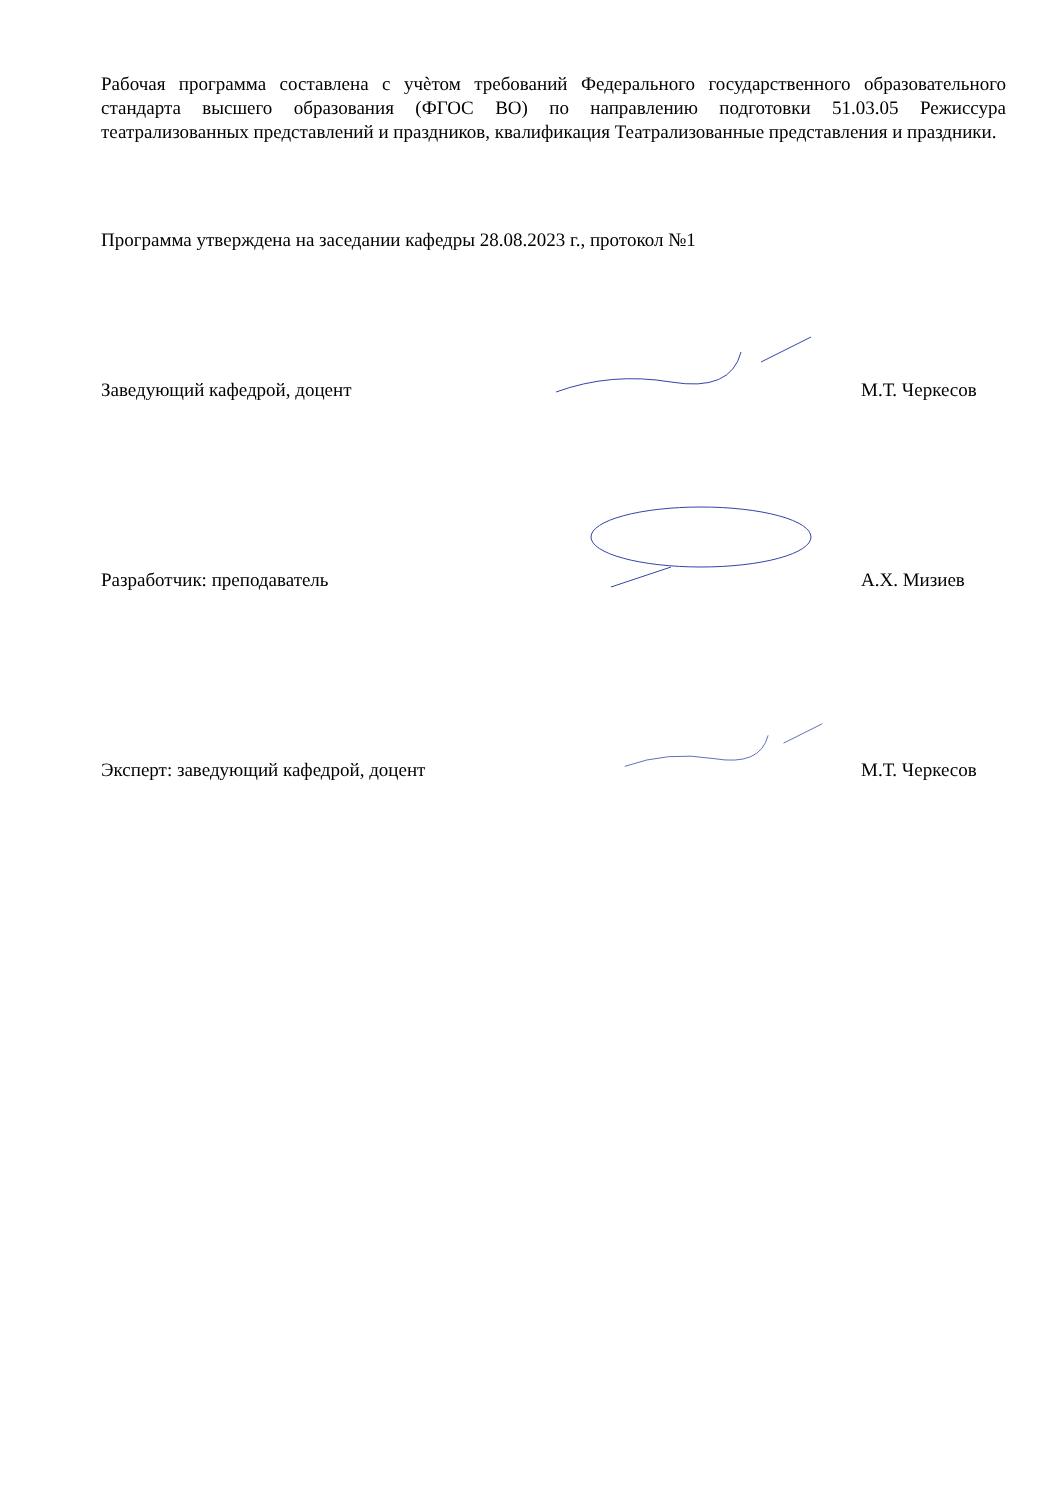Рабочая программа составлена с учѐтом требований Федерального государственного образовательного стандарта высшего образования (ФГОС ВО) по направлению подготовки 51.03.05 Режиссура театрализованных представлений и праздников, квалификация Театрализованные представления и праздники.
Программа утверждена на заседании кафедры 28.08.2023 г., протокол №1
Заведующий кафедрой, доцент
М.Т. Черкесов
Разработчик: преподаватель
А.Х. Мизиев
Эксперт: заведующий кафедрой, доцент
М.Т. Черкесов